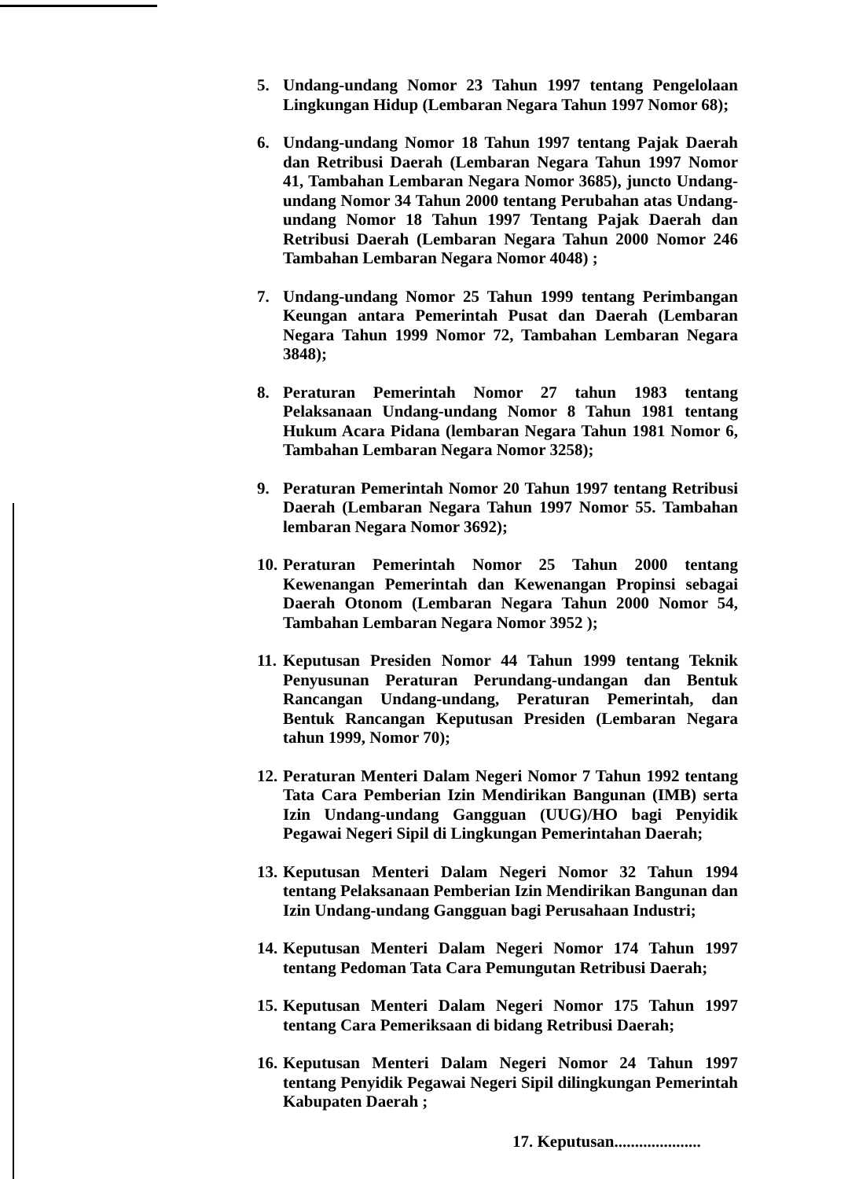5. Undang-undang Nomor 23 Tahun 1997 tentang Pengelolaan Lingkungan Hidup (Lembaran Negara Tahun 1997 Nomor 68);
6. Undang-undang Nomor 18 Tahun 1997 tentang Pajak Daerah dan Retribusi Daerah (Lembaran Negara Tahun 1997 Nomor 41, Tambahan Lembaran Negara Nomor 3685), juncto Undang-undang Nomor 34 Tahun 2000 tentang Perubahan atas Undang-undang Nomor 18 Tahun 1997 Tentang Pajak Daerah dan Retribusi Daerah (Lembaran Negara Tahun 2000 Nomor 246 Tambahan Lembaran Negara Nomor 4048) ;
7. Undang-undang Nomor 25 Tahun 1999 tentang Perimbangan Keungan antara Pemerintah Pusat dan Daerah (Lembaran Negara Tahun 1999 Nomor 72, Tambahan Lembaran Negara 3848);
8. Peraturan Pemerintah Nomor 27 tahun 1983 tentang Pelaksanaan Undang-undang Nomor 8 Tahun 1981 tentang Hukum Acara Pidana (lembaran Negara Tahun 1981 Nomor 6, Tambahan Lembaran Negara Nomor 3258);
9. Peraturan Pemerintah Nomor 20 Tahun 1997 tentang Retribusi Daerah (Lembaran Negara Tahun 1997 Nomor 55. Tambahan lembaran Negara Nomor 3692);
10. Peraturan Pemerintah Nomor 25 Tahun 2000 tentang Kewenangan Pemerintah dan Kewenangan Propinsi sebagai Daerah Otonom (Lembaran Negara Tahun 2000 Nomor 54, Tambahan Lembaran Negara Nomor 3952 );
11. Keputusan Presiden Nomor 44 Tahun 1999 tentang Teknik Penyusunan Peraturan Perundang-undangan dan Bentuk Rancangan Undang-undang, Peraturan Pemerintah, dan Bentuk Rancangan Keputusan Presiden (Lembaran Negara tahun 1999, Nomor 70);
12. Peraturan Menteri Dalam Negeri Nomor 7 Tahun 1992 tentang Tata Cara Pemberian Izin Mendirikan Bangunan (IMB) serta Izin Undang-undang Gangguan (UUG)/HO bagi Penyidik Pegawai Negeri Sipil di Lingkungan Pemerintahan Daerah;
13. Keputusan Menteri Dalam Negeri Nomor 32 Tahun 1994 tentang Pelaksanaan Pemberian Izin Mendirikan Bangunan dan Izin Undang-undang Gangguan bagi Perusahaan Industri;
14. Keputusan Menteri Dalam Negeri Nomor 174 Tahun 1997 tentang Pedoman Tata Cara Pemungutan Retribusi Daerah;
15. Keputusan Menteri Dalam Negeri Nomor 175 Tahun 1997 tentang Cara Pemeriksaan di bidang Retribusi Daerah;
16. Keputusan Menteri Dalam Negeri Nomor 24 Tahun 1997 tentang Penyidik Pegawai Negeri Sipil dilingkungan Pemerintah Kabupaten Daerah ;
17. Keputusan.....................